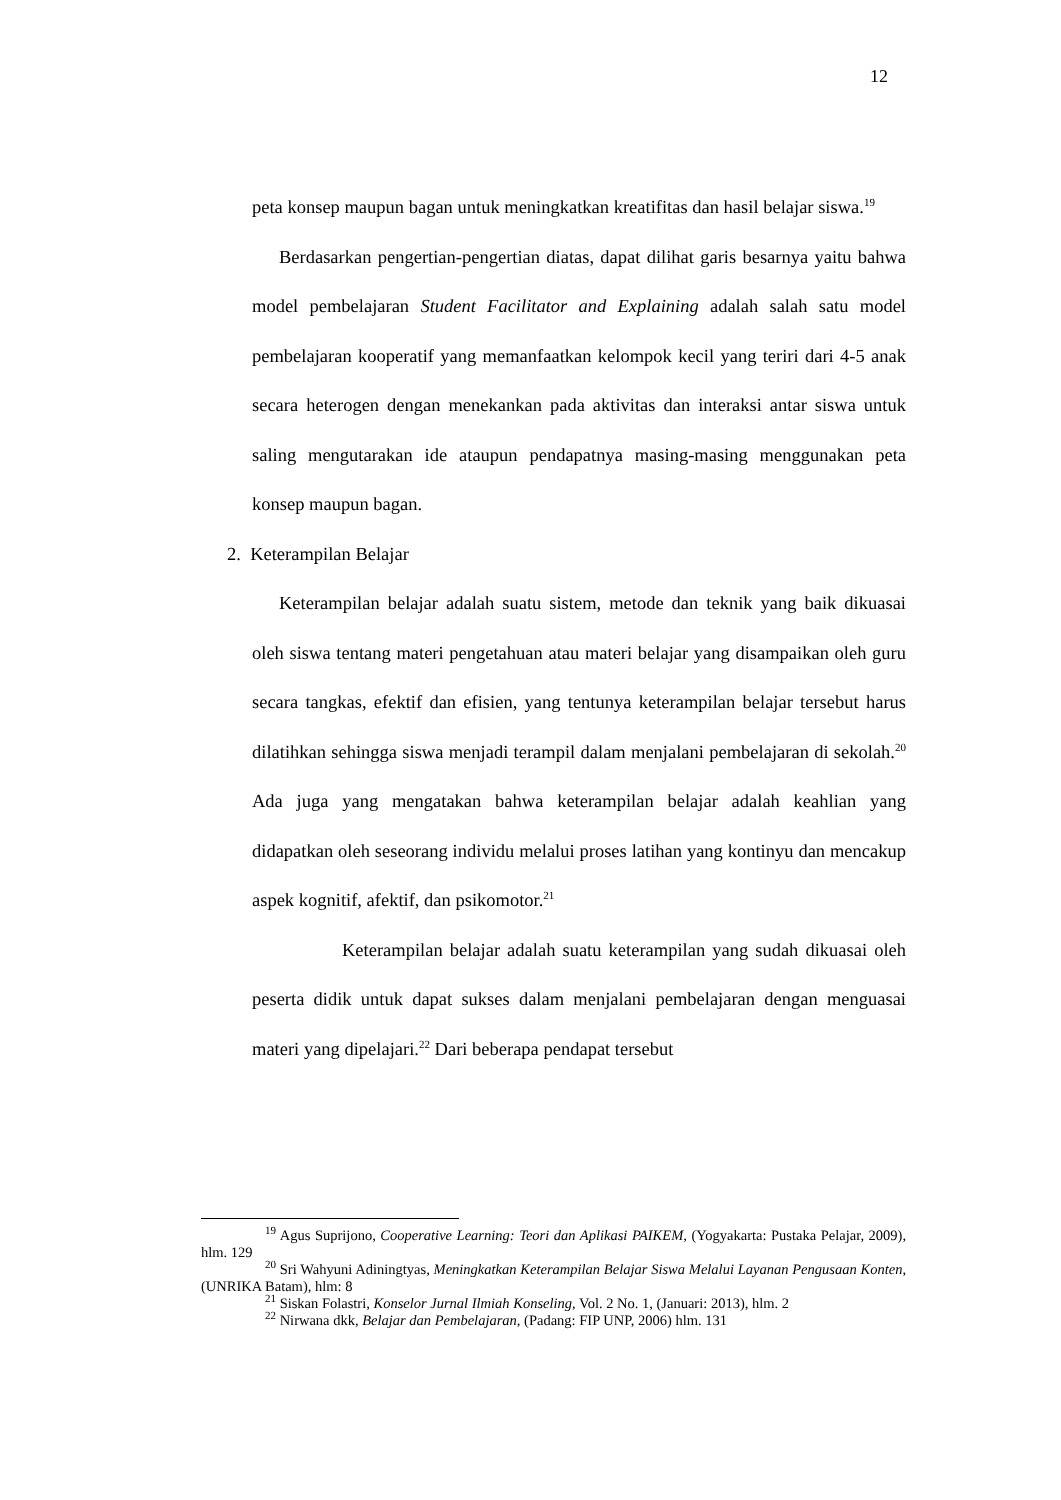12
peta konsep maupun bagan untuk meningkatkan kreatifitas dan hasil belajar siswa.<sup>19</sup>
Berdasarkan pengertian-pengertian diatas, dapat dilihat garis besarnya yaitu bahwa model pembelajaran Student Facilitator and Explaining adalah salah satu model pembelajaran kooperatif yang memanfaatkan kelompok kecil yang teriri dari 4-5 anak secara heterogen dengan menekankan pada aktivitas dan interaksi antar siswa untuk saling mengutarakan ide ataupun pendapatnya masing-masing menggunakan peta konsep maupun bagan.
2. Keterampilan Belajar
Keterampilan belajar adalah suatu sistem, metode dan teknik yang baik dikuasai oleh siswa tentang materi pengetahuan atau materi belajar yang disampaikan oleh guru secara tangkas, efektif dan efisien, yang tentunya keterampilan belajar tersebut harus dilatihkan sehingga siswa menjadi terampil dalam menjalani pembelajaran di sekolah.<sup>20</sup> Ada juga yang mengatakan bahwa keterampilan belajar adalah keahlian yang didapatkan oleh seseorang individu melalui proses latihan yang kontinyu dan mencakup aspek kognitif, afektif, dan psikomotor.<sup>21</sup>
Keterampilan belajar adalah suatu keterampilan yang sudah dikuasai oleh peserta didik untuk dapat sukses dalam menjalani pembelajaran dengan menguasai materi yang dipelajari.<sup>22</sup> Dari beberapa pendapat tersebut
<sup>19</sup> Agus Suprijono, Cooperative Learning: Teori dan Aplikasi PAIKEM, (Yogyakarta: Pustaka Pelajar, 2009), hlm. 129
<sup>20</sup> Sri Wahyuni Adiningtyas, Meningkatkan Keterampilan Belajar Siswa Melalui Layanan Pengusaan Konten, (UNRIKA Batam), hlm: 8
<sup>21</sup> Siskan Folastri, Konselor Jurnal Ilmiah Konseling, Vol. 2 No. 1, (Januari: 2013), hlm. 2
<sup>22</sup> Nirwana dkk, Belajar dan Pembelajaran, (Padang: FIP UNP, 2006) hlm. 131